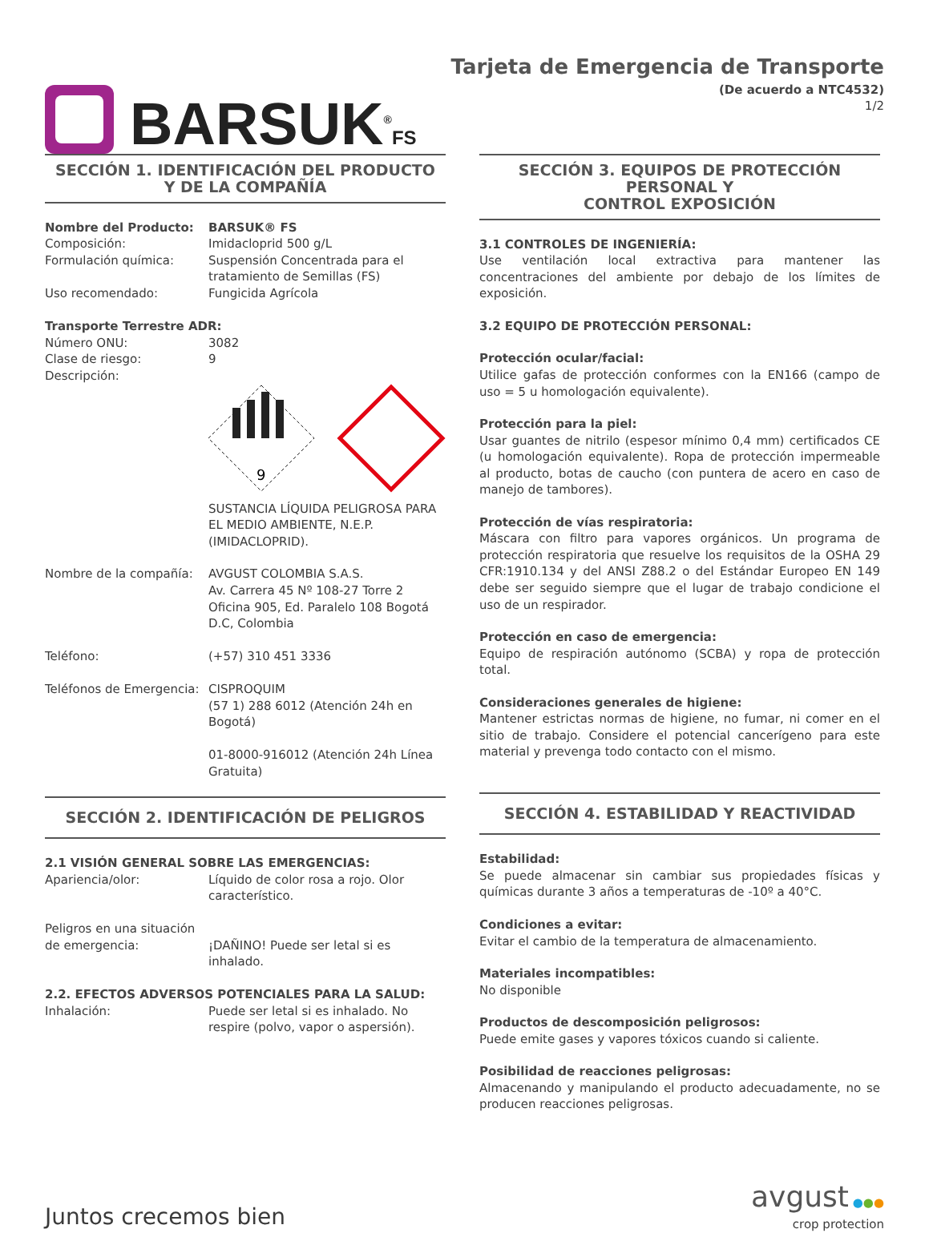BARSUK<sup>®</sup>FS
Tarjeta de Emergencia de Transporte
(De acuerdo a NTC4532)
1/2
SECCIÓN 1. IDENTIFICACIÓN DEL PRODUCTO
Y DE LA COMPAÑÍA
Nombre del Producto: BARSUK® FS
Composición: Imidacloprid 500 g/L
Formulación química: Suspensión Concentrada para el tratamiento de Semillas (FS)
Uso recomendado: Fungicida Agrícola
Transporte Terrestre ADR:
Número ONU: 3082
Clase de riesgo: 9
Descripción:
9
SUSTANCIA LÍQUIDA PELIGROSA PARA EL MEDIO AMBIENTE, N.E.P. (IMIDACLOPRID).
Nombre de la compañía: AVGUST COLOMBIA S.A.S.
Av. Carrera 45 Nº 108-27 Torre 2 Oficina 905, Ed. Paralelo 108 Bogotá D.C, Colombia
Teléfono: (+57) 310 451 3336
Teléfonos de Emergencia: CISPROQUIM
(57 1) 288 6012 (Atención 24h en Bogotá)
01-8000-916012 (Atención 24h Línea Gratuita)
SECCIÓN 2. IDENTIFICACIÓN DE PELIGROS
2.1 VISIÓN GENERAL SOBRE LAS EMERGENCIAS:
Apariencia/olor: Líquido de color rosa a rojo. Olor característico.
Peligros en una situación de emergencia:
¡DAÑINO! Puede ser letal si es inhalado.
2.2. EFECTOS ADVERSOS POTENCIALES PARA LA SALUD:
Inhalación: Puede ser letal si es inhalado. No respire (polvo, vapor o aspersión).
SECCIÓN 3. EQUIPOS DE PROTECCIÓN PERSONAL Y
CONTROL EXPOSICIÓN
3.1 CONTROLES DE INGENIERÍA:
Use ventilación local extractiva para mantener las concentraciones del ambiente por debajo de los límites de exposición.
3.2 EQUIPO DE PROTECCIÓN PERSONAL:
Protección ocular/facial:
Utilice gafas de protección conformes con la EN166 (campo de uso = 5 u homologación equivalente).
Protección para la piel:
Usar guantes de nitrilo (espesor mínimo 0,4 mm) certificados CE (u homologación equivalente). Ropa de protección impermeable al producto, botas de caucho (con puntera de acero en caso de manejo de tambores).
Protección de vías respiratoria:
Máscara con filtro para vapores orgánicos. Un programa de protección respiratoria que resuelve los requisitos de la OSHA 29 CFR:1910.134 y del ANSI Z88.2 o del Estándar Europeo EN 149 debe ser seguido siempre que el lugar de trabajo condicione el uso de un respirador.
Protección en caso de emergencia:
Equipo de respiración autónomo (SCBA) y ropa de protección total.
Consideraciones generales de higiene:
Mantener estrictas normas de higiene, no fumar, ni comer en el sitio de trabajo. Considere el potencial cancerígeno para este material y prevenga todo contacto con el mismo.
SECCIÓN 4. ESTABILIDAD Y REACTIVIDAD
Estabilidad:
Se puede almacenar sin cambiar sus propiedades físicas y químicas durante 3 años a temperaturas de -10º a 40°C.
Condiciones a evitar:
Evitar el cambio de la temperatura de almacenamiento.
Materiales incompatibles:
No disponible
Productos de descomposición peligrosos:
Puede emite gases y vapores tóxicos cuando si caliente.
Posibilidad de reacciones peligrosas:
Almacenando y manipulando el producto adecuadamente, no se producen reacciones peligrosas.
Juntos crecemos bien avgust ●●●
crop protection